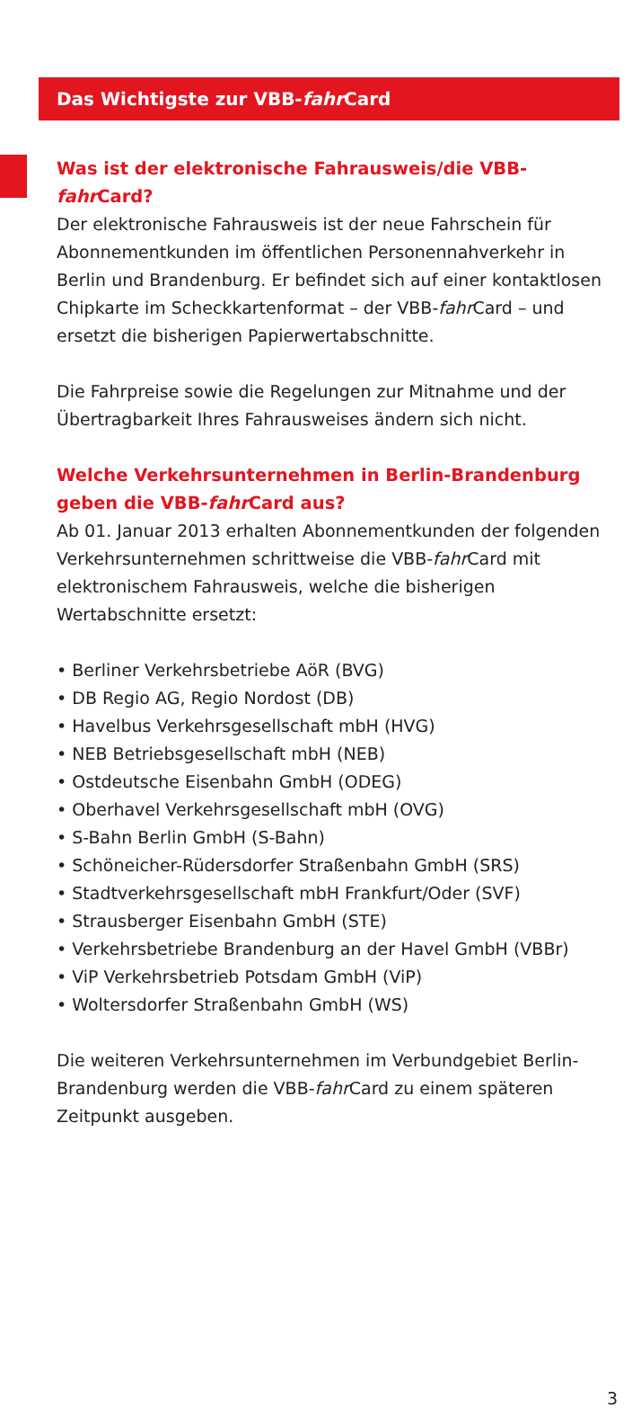Das Wichtigste zur VBB-fahr Card
Was ist der elektronische Fahrausweis/die VBB-fahr Card?
Der elektronische Fahrausweis ist der neue Fahrschein für Abonnementkunden im öffentlichen Personennahverkehr in Berlin und Brandenburg. Er befindet sich auf einer kontakt­losen Chipkarte im Scheckkartenformat – der VBB-fahr Card – und ersetzt die bisherigen Papierwertabschnitte.
Die Fahrpreise sowie die Regelungen zur Mitnahme und der Übertragbarkeit Ihres Fahrausweises ändern sich nicht.
Welche Verkehrsunternehmen in Berlin-Brandenburg geben die VBB-fahr Card aus?
Ab 01. Januar 2013 erhalten Abonnementkunden der folgenden Verkehrsunternehmen schrittweise die VBB-fahr Card mit elektronischem Fahrausweis, welche die bisherigen Wertabschnitte ersetzt:
• Berliner Verkehrsbetriebe AöR (BVG)
• DB Regio AG, Regio Nordost (DB)
• Havelbus Verkehrsgesellschaft mbH (HVG)
• NEB Betriebsgesellschaft mbH (NEB)
• Ostdeutsche Eisenbahn GmbH (ODEG)
• Oberhavel Verkehrsgesellschaft mbH (OVG)
• S-Bahn Berlin GmbH (S-Bahn)
• Schöneicher-Rüdersdorfer Straßenbahn GmbH (SRS)
• Stadtverkehrsgesellschaft mbH Frankfurt/Oder (SVF)
• Strausberger Eisenbahn GmbH (STE)
• Verkehrsbetriebe Brandenburg an der Havel GmbH (VBBr)
• ViP Verkehrsbetrieb Potsdam GmbH (ViP)
• Woltersdorfer Straßenbahn GmbH (WS)
Die weiteren Verkehrsunternehmen im Verbundgebiet Berlin-Brandenburg werden die VBB-fahr Card zu einem späteren Zeitpunkt ausgeben.
3